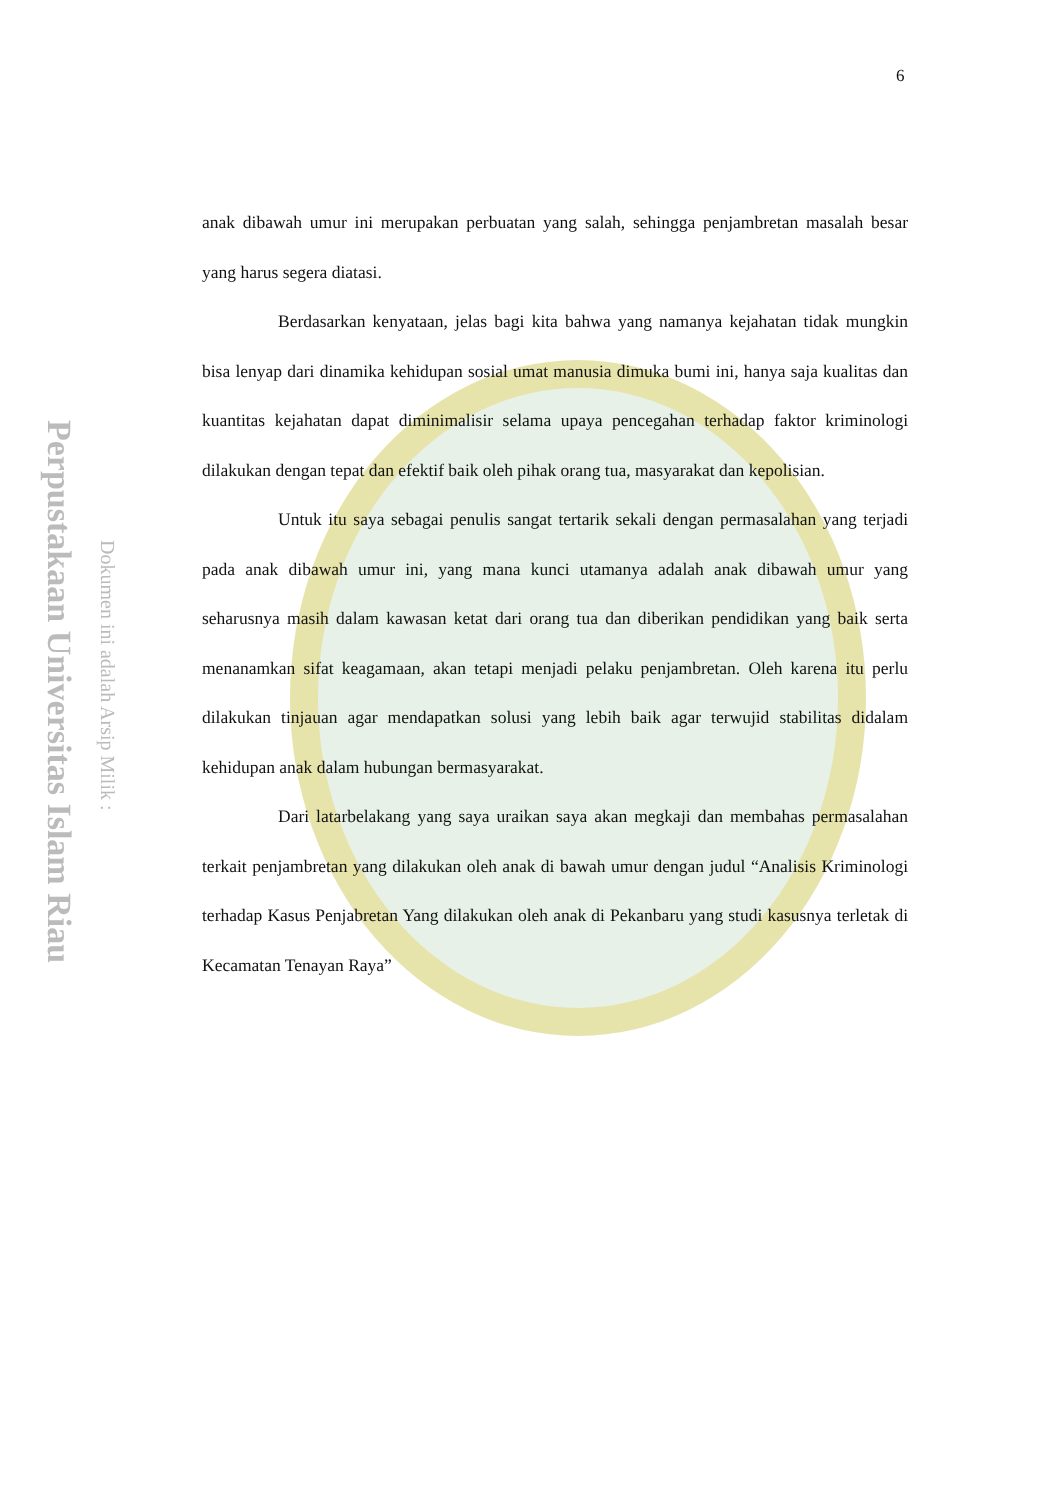Perpustakaan Universitas Islam Riau
Dokumen ini adalah Arsip Milik :
6
anak dibawah umur ini merupakan perbuatan yang salah, sehingga penjambretan masalah besar yang harus segera diatasi.
Berdasarkan kenyataan, jelas bagi kita bahwa yang namanya kejahatan tidak mungkin bisa lenyap dari dinamika kehidupan sosial umat manusia dimuka bumi ini, hanya saja kualitas dan kuantitas kejahatan dapat diminimalisir selama upaya pencegahan terhadap faktor kriminologi dilakukan dengan tepat dan efektif baik oleh pihak orang tua, masyarakat dan kepolisian.
Untuk itu saya sebagai penulis sangat tertarik sekali dengan permasalahan yang terjadi pada anak dibawah umur ini, yang mana kunci utamanya adalah anak dibawah umur yang seharusnya masih dalam kawasan ketat dari orang tua dan diberikan pendidikan yang baik serta menanamkan sifat keagamaan, akan tetapi menjadi pelaku penjambretan. Oleh karena itu perlu dilakukan tinjauan agar mendapatkan solusi yang lebih baik agar terwujid stabilitas didalam kehidupan anak dalam hubungan bermasyarakat.
Dari latarbelakang yang saya uraikan saya akan megkaji dan membahas permasalahan terkait penjambretan yang dilakukan oleh anak di bawah umur dengan judul “Analisis Kriminologi terhadap Kasus Penjabretan Yang dilakukan oleh anak di Pekanbaru yang studi kasusnya terletak di Kecamatan Tenayan Raya”